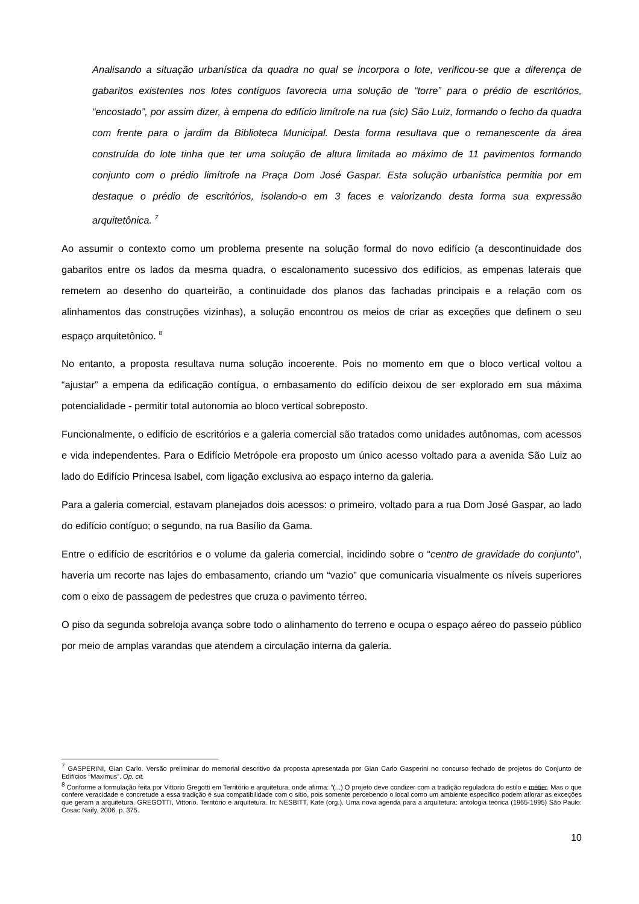Analisando a situação urbanística da quadra no qual se incorpora o lote, verificou-se que a diferença de gabaritos existentes nos lotes contíguos favorecia uma solução de “torre” para o prédio de escritórios, “encostado”, por assim dizer, à empena do edifício limítrofe na rua (sic) São Luiz, formando o fecho da quadra com frente para o jardim da Biblioteca Municipal. Desta forma resultava que o remanescente da área construída do lote tinha que ter uma solução de altura limitada ao máximo de 11 pavimentos formando conjunto com o prédio limítrofe na Praça Dom José Gaspar. Esta solução urbanística permitia por em destaque o prédio de escritórios, isolando-o em 3 faces e valorizando desta forma sua expressão arquitetônica. <sup>7</sup>
Ao assumir o contexto como um problema presente na solução formal do novo edifício (a descontinuidade dos gabaritos entre os lados da mesma quadra, o escalonamento sucessivo dos edifícios, as empenas laterais que remetem ao desenho do quarteirão, a continuidade dos planos das fachadas principais e a relação com os alinhamentos das construções vizinhas), a solução encontrou os meios de criar as exceções que definem o seu espaço arquitetônico. <sup>8</sup>
No entanto, a proposta resultava numa solução incoerente. Pois no momento em que o bloco vertical voltou a “ajustar” a empena da edificação contígua, o embasamento do edifício deixou de ser explorado em sua máxima potencialidade - permitir total autonomia ao bloco vertical sobreposto.
Funcionalmente, o edifício de escritórios e a galeria comercial são tratados como unidades autônomas, com acessos e vida independentes. Para o Edifício Metrópole era proposto um único acesso voltado para a avenida São Luiz ao lado do Edifício Princesa Isabel, com ligação exclusiva ao espaço interno da galeria.
Para a galeria comercial, estavam planejados dois acessos: o primeiro, voltado para a rua Dom José Gaspar, ao lado do edifício contíguo; o segundo, na rua Basílio da Gama.
Entre o edifício de escritórios e o volume da galeria comercial, incidindo sobre o “centro de gravidade do conjunto”, haveria um recorte nas lajes do embasamento, criando um “vazio” que comunicaria visualmente os níveis superiores com o eixo de passagem de pedestres que cruza o pavimento térreo.
O piso da segunda sobreloja avança sobre todo o alinhamento do terreno e ocupa o espaço aéreo do passeio público por meio de amplas varandas que atendem a circulação interna da galeria.
<sup>7</sup> GASPERINI, Gian Carlo. Versão preliminar do memorial descritivo da proposta apresentada por Gian Carlo Gasperini no concurso fechado de projetos do Conjunto de Edifícios “Maximus”. Op. cit.
<sup>8</sup> Conforme a formulação feita por Vittorio Gregotti em Território e arquitetura, onde afirma: ”(...) O projeto deve condizer com a tradição reguladora do estilo e métier. Mas o que confere veracidade e concretude a essa tradição é sua compatibilidade com o sítio, pois somente percebendo o local como um ambiente específico podem aflorar as exceções que geram a arquitetura. GREGOTTI, Vittorio. Território e arquitetura. In: NESBITT, Kate (org.). Uma nova agenda para a arquitetura: antologia teórica (1965-1995) São Paulo: Cosac Naify, 2006. p. 375.
10